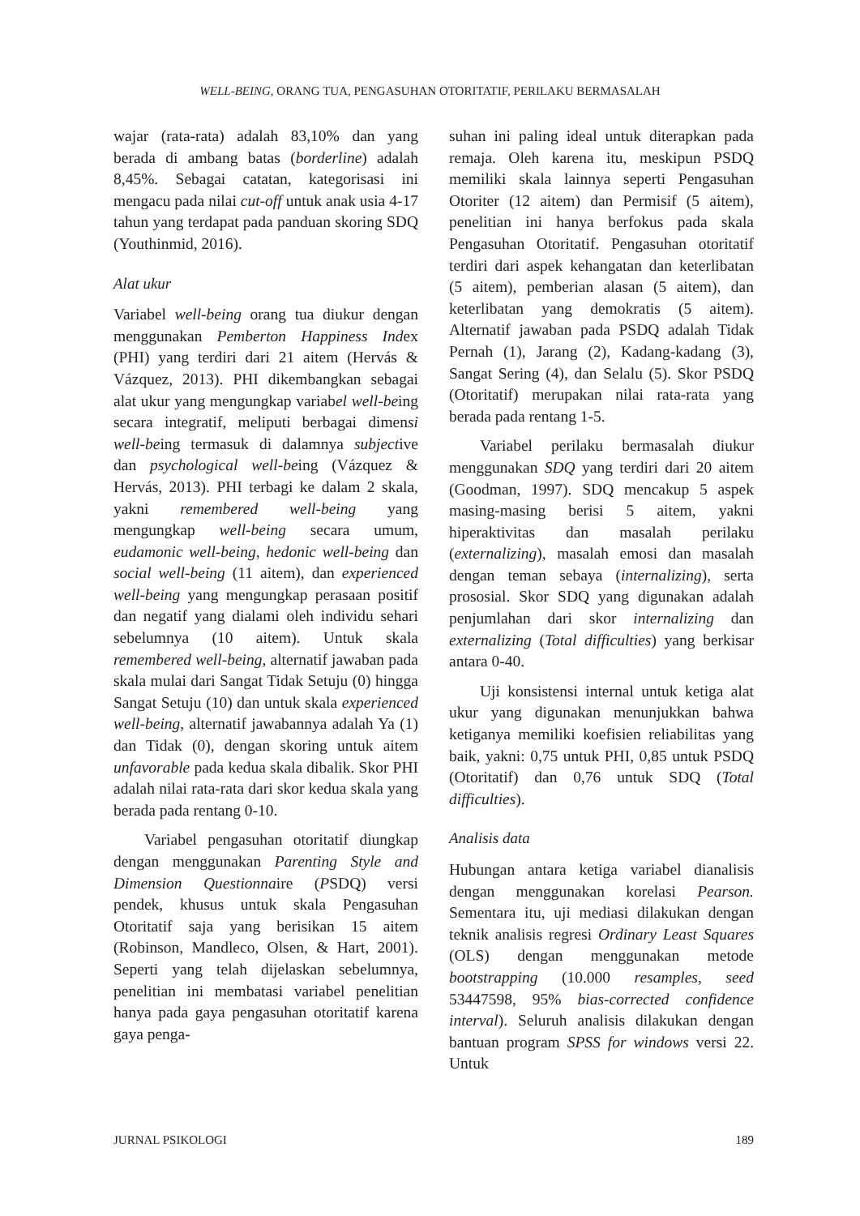WELL-BEING, ORANG TUA, PENGASUHAN OTORITATIF, PERILAKU BERMASALAH
wajar (rata-rata) adalah 83,10% dan yang berada di ambang batas (borderline) adalah 8,45%. Sebagai catatan, kategorisasi ini mengacu pada nilai cut-off untuk anak usia 4-17 tahun yang terdapat pada panduan skoring SDQ (Youthinmid, 2016).
Alat ukur
Variabel well-being orang tua diukur dengan menggunakan Pemberton Happiness Index (PHI) yang terdiri dari 21 aitem (Hervás & Vázquez, 2013). PHI dikembangkan sebagai alat ukur yang mengungkap variabel well-being secara integratif, meliputi berbagai dimensi well-being termasuk di dalamnya subjective dan psychological well-being (Vázquez & Hervás, 2013). PHI terbagi ke dalam 2 skala, yakni remembered well-being yang mengungkap well-being secara umum, eudamonic well-being, hedonic well-being dan social well-being (11 aitem), dan experienced well-being yang mengungkap perasaan positif dan negatif yang dialami oleh individu sehari sebelumnya (10 aitem). Untuk skala remembered well-being, alternatif jawaban pada skala mulai dari Sangat Tidak Setuju (0) hingga Sangat Setuju (10) dan untuk skala experienced well-being, alternatif jawabannya adalah Ya (1) dan Tidak (0), dengan skoring untuk aitem unfavorable pada kedua skala dibalik. Skor PHI adalah nilai rata-rata dari skor kedua skala yang berada pada rentang 0-10.
Variabel pengasuhan otoritatif diungkap dengan menggunakan Parenting Style and Dimension Questionnaire (PSDQ) versi pendek, khusus untuk skala Pengasuhan Otoritatif saja yang berisikan 15 aitem (Robinson, Mandleco, Olsen, & Hart, 2001). Seperti yang telah dijelaskan sebelumnya, penelitian ini membatasi variabel penelitian hanya pada gaya pengasuhan otoritatif karena gaya penga-
suhan ini paling ideal untuk diterapkan pada remaja. Oleh karena itu, meskipun PSDQ memiliki skala lainnya seperti Pengasuhan Otoriter (12 aitem) dan Permisif (5 aitem), penelitian ini hanya berfokus pada skala Pengasuhan Otoritatif. Pengasuhan otoritatif terdiri dari aspek kehangatan dan keterlibatan (5 aitem), pemberian alasan (5 aitem), dan keterlibatan yang demokratis (5 aitem). Alternatif jawaban pada PSDQ adalah Tidak Pernah (1), Jarang (2), Kadang-kadang (3), Sangat Sering (4), dan Selalu (5). Skor PSDQ (Otoritatif) merupakan nilai rata-rata yang berada pada rentang 1-5.
Variabel perilaku bermasalah diukur menggunakan SDQ yang terdiri dari 20 aitem (Goodman, 1997). SDQ mencakup 5 aspek masing-masing berisi 5 aitem, yakni hiperaktivitas dan masalah perilaku (externalizing), masalah emosi dan masalah dengan teman sebaya (internalizing), serta prososial. Skor SDQ yang digunakan adalah penjumlahan dari skor internalizing dan externalizing (Total difficulties) yang berkisar antara 0-40.
Uji konsistensi internal untuk ketiga alat ukur yang digunakan menunjukkan bahwa ketiganya memiliki koefisien reliabilitas yang baik, yakni: 0,75 untuk PHI, 0,85 untuk PSDQ (Otoritatif) dan 0,76 untuk SDQ (Total difficulties).
Analisis data
Hubungan antara ketiga variabel dianalisis dengan menggunakan korelasi Pearson. Sementara itu, uji mediasi dilakukan dengan teknik analisis regresi Ordinary Least Squares (OLS) dengan menggunakan metode bootstrapping (10.000 resamples, seed 53447598, 95% bias-corrected confidence interval). Seluruh analisis dilakukan dengan bantuan program SPSS for windows versi 22. Untuk
JURNAL PSIKOLOGI 189